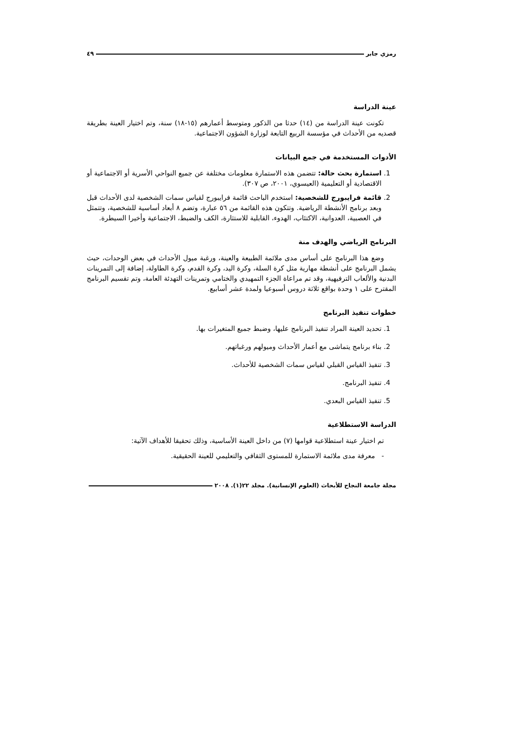رمزي جابر ٤٩
عينة الدراسة
تكونت عينة الدراسة من (١٤) حدثا من الذكور ومتوسط أعمارهم (١٥-١٨) سنة، وتم اختيار العينة بطريقة قصديه من الأحداث في مؤسسة الربيع التابعة لوزارة الشؤون الاجتماعية.
الأدوات المستخدمة في جمع البيانات
1. استمارة بحث حالة: تتضمن هذه الاستمارة معلومات مختلفة عن جميع النواحي الأسرية أو الاجتماعية أو الاقتصادية أو التعليمية (العيسوي، ٢٠٠١، ص ٣٠٧).
2. قائمة فرايبورج للشخصية: استخدم الباحث قائمة فرايبورج لقياس سمات الشخصية لدى الأحداث قبل وبعد برنامج الأنشطة الرياضية. وتتكون هذه القائمة من ٥٦ عبارة، وتضم ٨ أبعاد أساسية للشخصية، وتتمثل في العصبية، العدوانية، الاكتئاب، الهدوء، القابلية للاستثارة، الكف والضبط، الاجتماعية وأخيرا السيطرة.
البرنامج الرياضي والهدف منة
وضع هذا البرنامج على أساس مدى ملائمة الطبيعة والعينة، ورغبة ميول الأحداث في بعض الوحدات، حيث يشمل البرنامج على أنشطة مهارية مثل كرة السلة، وكرة اليد، وكرة القدم، وكرة الطاولة، إضافة إلى التمرينات البدنية والألعاب الترفيهية، وقد تم مراعاة الجزء التمهيدي والختامي وتمرينات التهدئة العامة، وتم تقسيم البرنامج المقترح على ١ وحدة بواقع ثلاثة دروس أسبوعيا ولمدة عشر أسابيع.
خطوات تنفيذ البرنامج
1. تحديد العينة المراد تنفيذ البرنامج عليها، وضبط جميع المتغيرات بها.
2. بناء برنامج يتماشى مع أعمار الأحداث وميولهم ورغباتهم.
3. تنفيذ القياس القبلي لقياس سمات الشخصية للأحداث.
4. تنفيذ البرنامج.
5. تنفيذ القياس البعدي.
الدراسة الاستطلاعية
تم اختيار عينة استطلاعية قوامها (٧) من داخل العينة الأساسية، وذلك تحقيقا للأهداف الآتية:
- معرفة مدى ملائمة الاستمارة للمستوى الثقافي والتعليمي للعينة الحقيقية.
مجلة جامعة النجاح للأبحاث (العلوم الإنسانية). مجلد ٢٢(١). ٢٠٠٨